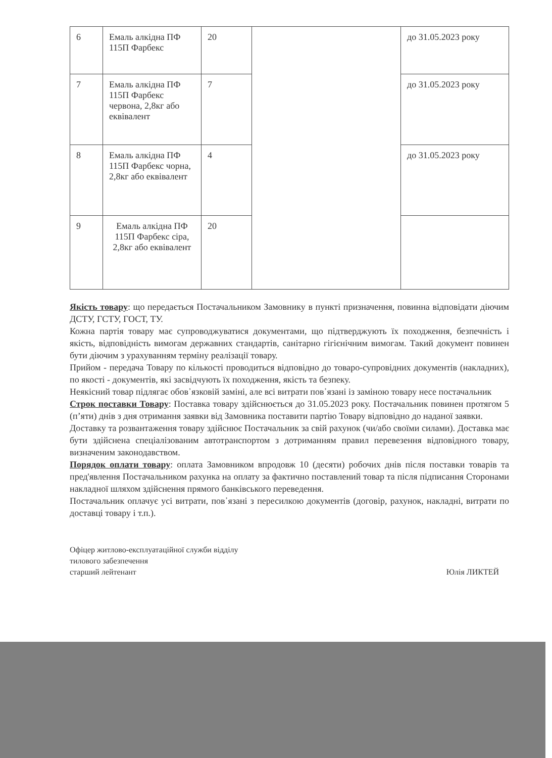| 6 | Емаль алкідна ПФ 115П Фарбекс | 20 | | до 31.05.2023 року |
| 7 | Емаль алкідна ПФ 115П Фарбекс червона, 2,8кг або еквівалент | 7 | | до 31.05.2023 року |
| 8 | Емаль алкідна ПФ 115П Фарбекс чорна, 2,8кг або еквівалент | 4 | | до 31.05.2023 року |
| 9 | Емаль алкідна ПФ 115П Фарбекс сіра, 2,8кг або еквівалент | 20 | | |
Якість товару: що передається Постачальником Замовнику в пункті призначення, повинна відповідати діючим ДСТУ, ГСТУ, ГОСТ, ТУ.
Кожна партія товару має супроводжуватися документами, що підтверджують їх походження, безпечність і якість, відповідність вимогам державних стандартів, санітарно гігієнічним вимогам. Такий документ повинен бути діючим з урахуванням терміну реалізації товару.
Прийом - передача Товару по кількості проводиться відповідно до товаро-супровідних документів (накладних), по якості - документів, які засвідчують їх походження, якість та безпеку.
Неякісний товар підлягає обов᾿язковій заміні, але всі витрати пов᾿язані із заміною товару несе постачальник
Строк поставки Товару: Поставка товару здійснюється до 31.05.2023 року. Постачальник повинен протягом 5 (п’яти) днів з дня отримання заявки від Замовника поставити партію Товару відповідно до наданої заявки.
Доставку та розвантаження товару здійснює Постачальник за свій рахунок (чи/або своїми силами). Доставка має бути здійснена спеціалізованим автотранспортом з дотриманням правил перевезення відповідного товару, визначеним законодавством.
Порядок оплати товару: оплата Замовником впродовж 10 (десяти) робочих днів після поставки товарів та пред'явлення Постачальником рахунка на оплату за фактично поставлений товар та після підписання Сторонами накладної шляхом здійснення прямого банківського переведення.
Постачальник оплачує усі витрати, пов᾿язані з пересилкою документів (договір, рахунок, накладні, витрати по доставці товару і т.п.).
Офіцер житлово-експлуатаційної служби відділу
тилового забезпечення
старший лейтенант
Юлія ЛИКТЕЙ